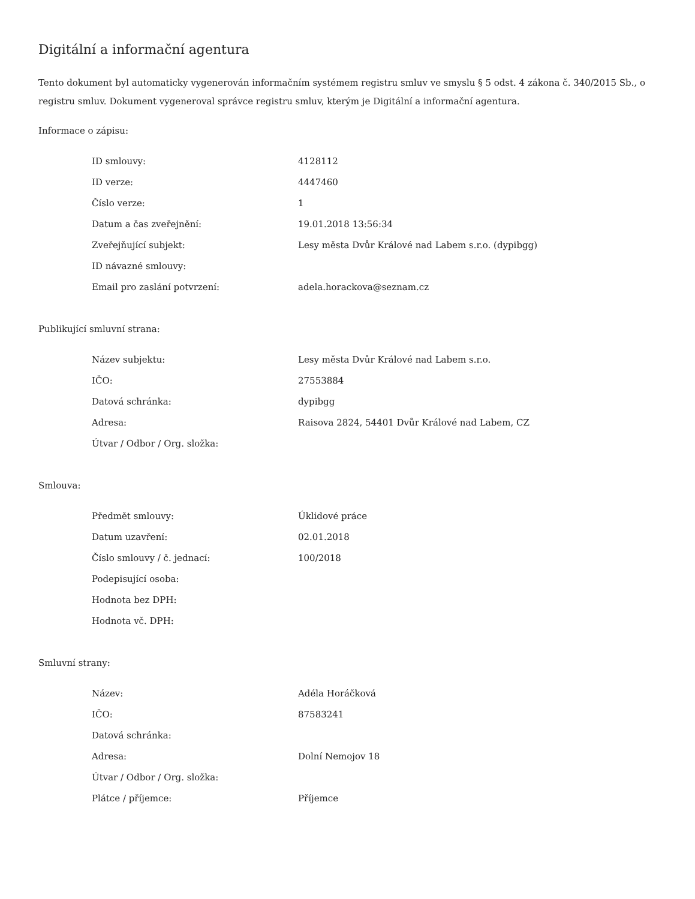Digitální a informační agentura
Tento dokument byl automaticky vygenerován informačním systémem registru smluv ve smyslu § 5 odst. 4 zákona č. 340/2015 Sb., o registru smluv. Dokument vygeneroval správce registru smluv, kterým je Digitální a informační agentura.
Informace o zápisu:
| ID smlouvy: | 4128112 |
| ID verze: | 4447460 |
| Číslo verze: | 1 |
| Datum a čas zveřejnění: | 19.01.2018 13:56:34 |
| Zveřejňující subjekt: | Lesy města Dvůr Králové nad Labem s.r.o. (dypibgg) |
| ID návazné smlouvy: | |
| Email pro zaslání potvrzení: | adela.horackova@seznam.cz |
Publikující smluvní strana:
| Název subjektu: | Lesy města Dvůr Králové nad Labem s.r.o. |
| IČO: | 27553884 |
| Datová schránka: | dypibgg |
| Adresa: | Raisova 2824, 54401 Dvůr Králové nad Labem, CZ |
| Útvar / Odbor / Org. složka: | |
Smlouva:
| Předmět smlouvy: | Úklidové práce |
| Datum uzavření: | 02.01.2018 |
| Číslo smlouvy / č. jednací: | 100/2018 |
| Podepisující osoba: | |
| Hodnota bez DPH: | |
| Hodnota vč. DPH: | |
Smluvní strany:
| Název: | Adéla Horáčková |
| IČO: | 87583241 |
| Datová schránka: | |
| Adresa: | Dolní Nemojov 18 |
| Útvar / Odbor / Org. složka: | |
| Plátce / příjemce: | Příjemce |